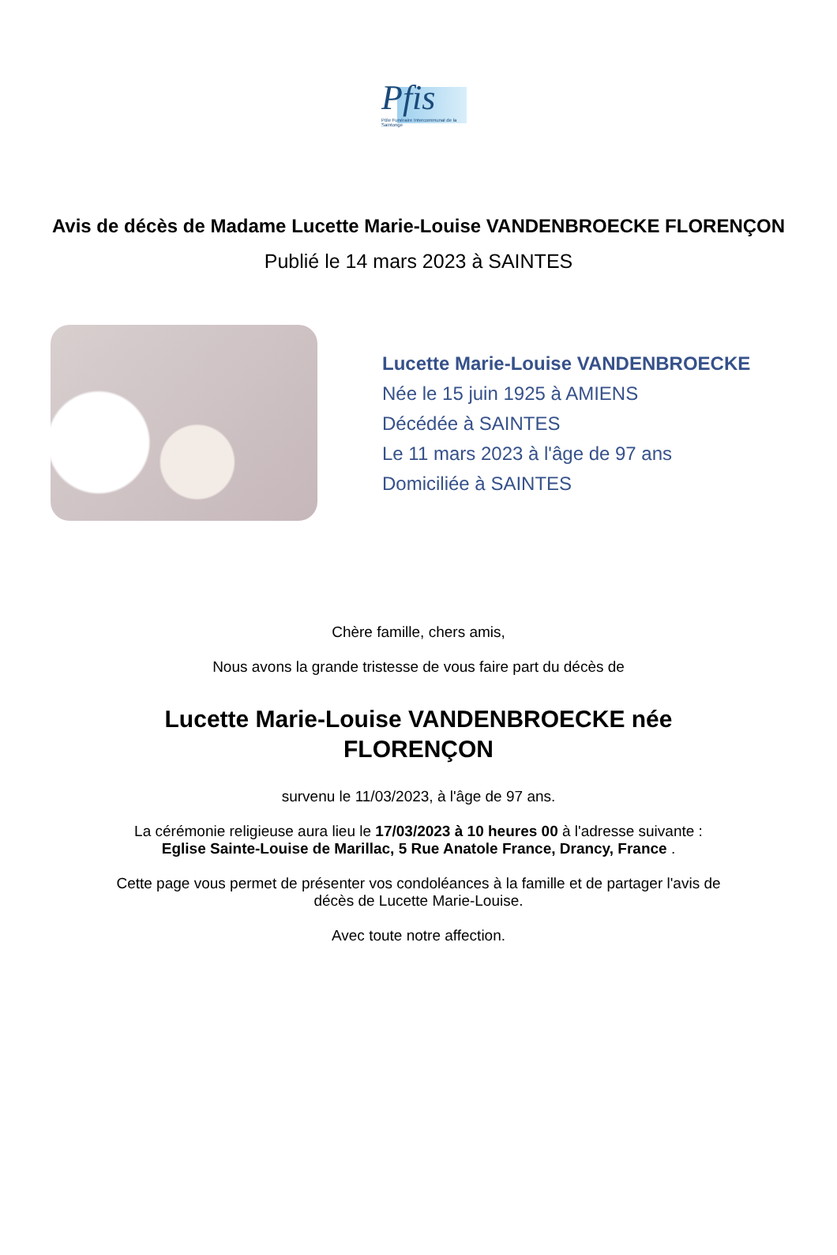Pfis
Pôle Funéraire Intercommunal de la Saintonge
Avis de décès de Madame Lucette Marie-Louise VANDENBROECKE FLORENÇON
Publié le 14 mars 2023 à SAINTES
Lucette Marie-Louise VANDENBROECKE
Née le 15 juin 1925 à AMIENS
Décédée à SAINTES
Le 11 mars 2023 à l'âge de 97 ans
Domiciliée à SAINTES
Chère famille, chers amis,
Nous avons la grande tristesse de vous faire part du décès de
Lucette Marie-Louise VANDENBROECKE née
FLORENÇON
survenu le 11/03/2023, à l'âge de 97 ans.
La cérémonie religieuse aura lieu le 17/03/2023 à 10 heures 00 à l'adresse suivante :
Eglise Sainte-Louise de Marillac, 5 Rue Anatole France, Drancy, France .
Cette page vous permet de présenter vos condoléances à la famille et de partager l'avis de
décès de Lucette Marie-Louise.
Avec toute notre affection.